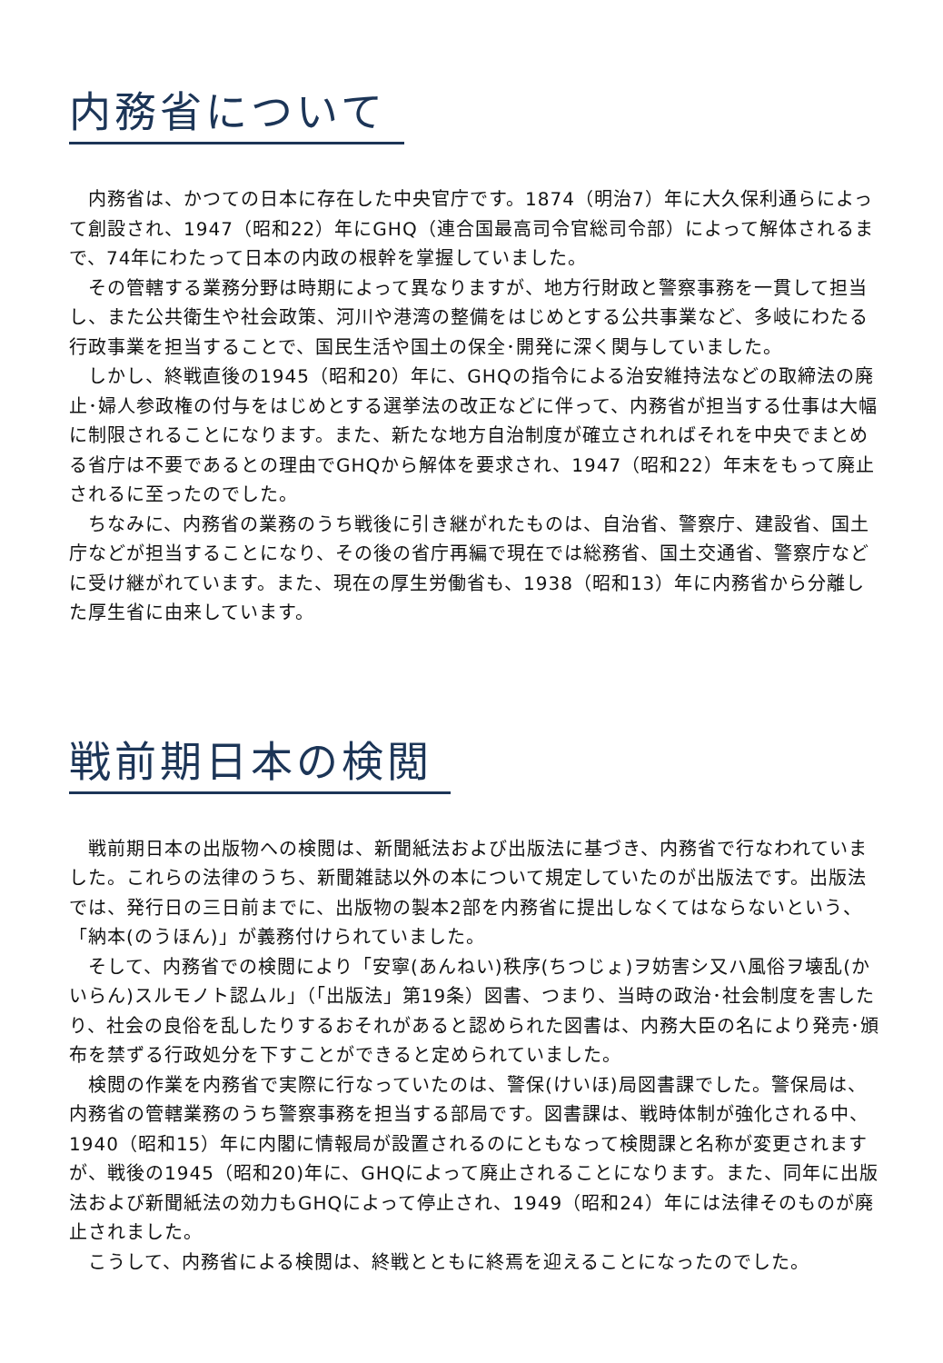内務省について
　内務省は、かつての日本に存在した中央官庁です。1874（明治7）年に大久保利通らによって創設され、1947（昭和22）年にGHQ（連合国最高司令官総司令部）によって解体されるまで、74年にわたって日本の内政の根幹を掌握していました。
　その管轄する業務分野は時期によって異なりますが、地方行財政と警察事務を一貫して担当し、また公共衛生や社会政策、河川や港湾の整備をはじめとする公共事業など、多岐にわたる行政事業を担当することで、国民生活や国土の保全･開発に深く関与していました。
　しかし、終戦直後の1945（昭和20）年に、GHQの指令による治安維持法などの取締法の廃止･婦人参政権の付与をはじめとする選挙法の改正などに伴って、内務省が担当する仕事は大幅に制限されることになります。また、新たな地方自治制度が確立されればそれを中央でまとめる省庁は不要であるとの理由でGHQから解体を要求され、1947（昭和22）年末をもって廃止されるに至ったのでした。
　ちなみに、内務省の業務のうち戦後に引き継がれたものは、自治省、警察庁、建設省、国土庁などが担当することになり、その後の省庁再編で現在では総務省、国土交通省、警察庁などに受け継がれています。また、現在の厚生労働省も、1938（昭和13）年に内務省から分離した厚生省に由来しています。
戦前期日本の検閲
　戦前期日本の出版物への検閲は、新聞紙法および出版法に基づき、内務省で行なわれていました。これらの法律のうち、新聞雑誌以外の本について規定していたのが出版法です。出版法では、発行日の三日前までに、出版物の製本2部を内務省に提出しなくてはならないという、「納本(のうほん)」が義務付けられていました。
　そして、内務省での検閲により「安寧(あんねい)秩序(ちつじょ)ヲ妨害シ又ハ風俗ヲ壊乱(かいらん)スルモノト認ムル」（「出版法」第19条）図書、つまり、当時の政治･社会制度を害したり、社会の良俗を乱したりするおそれがあると認められた図書は、内務大臣の名により発売･頒布を禁ずる行政処分を下すことができると定められていました。
　検閲の作業を内務省で実際に行なっていたのは、警保(けいほ)局図書課でした。警保局は、内務省の管轄業務のうち警察事務を担当する部局です。図書課は、戦時体制が強化される中、1940（昭和15）年に内閣に情報局が設置されるのにともなって検閲課と名称が変更されますが、戦後の1945（昭和20)年に、GHQによって廃止されることになります。また、同年に出版法および新聞紙法の効力もGHQによって停止され、1949（昭和24）年には法律そのものが廃止されました。
　こうして、内務省による検閲は、終戦とともに終焉を迎えることになったのでした。